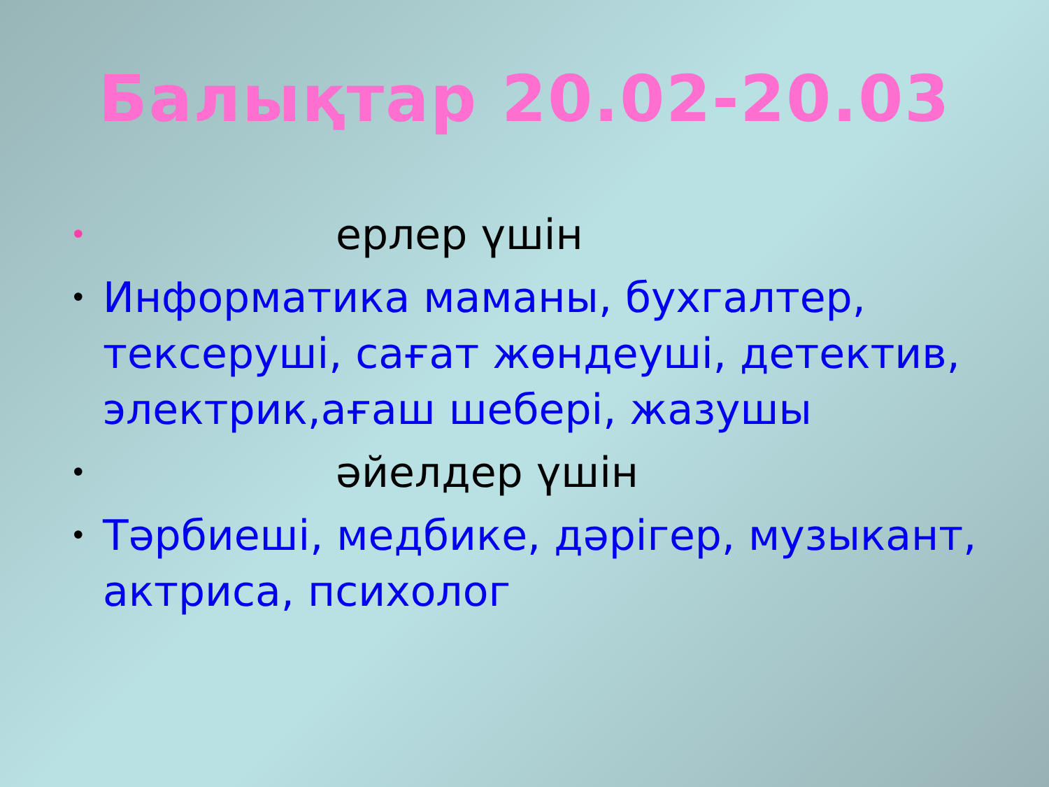Балықтар 20.02-20.03
• ерлер үшін
• Информатика маманы, бухгалтер, тексеруші, сағат жөндеуші, детектив, электрик,ағаш шебері, жазушы
• әйелдер үшін
• Тәрбиеші, медбике, дәрігер, музыкант, актриса, психолог